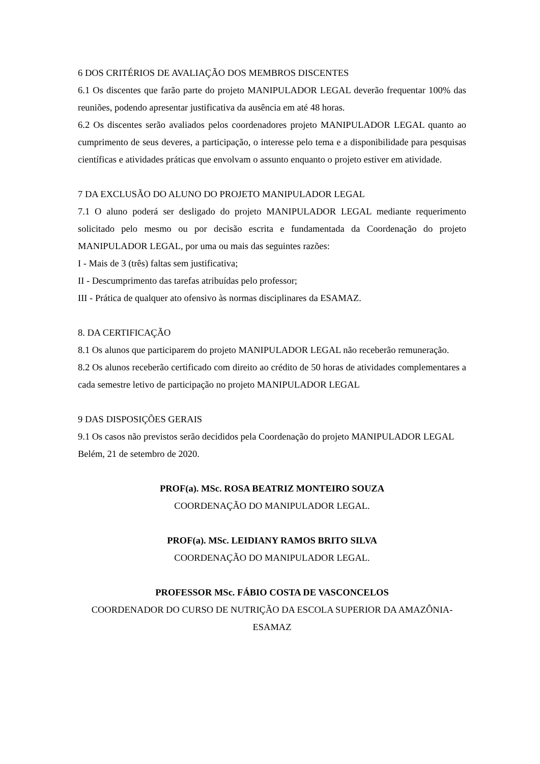6 DOS CRITÉRIOS DE AVALIAÇÃO DOS MEMBROS DISCENTES
6.1 Os discentes que farão parte do projeto MANIPULADOR LEGAL deverão frequentar 100% das reuniões, podendo apresentar justificativa da ausência em até 48 horas.
6.2 Os discentes serão avaliados pelos coordenadores projeto MANIPULADOR LEGAL quanto ao cumprimento de seus deveres, a participação, o interesse pelo tema e a disponibilidade para pesquisas científicas e atividades práticas que envolvam o assunto enquanto o projeto estiver em atividade.
7 DA EXCLUSÃO DO ALUNO DO PROJETO MANIPULADOR LEGAL
7.1 O aluno poderá ser desligado do projeto MANIPULADOR LEGAL mediante requerimento solicitado pelo mesmo ou por decisão escrita e fundamentada da Coordenação do projeto MANIPULADOR LEGAL, por uma ou mais das seguintes razões:
I - Mais de 3 (três) faltas sem justificativa;
II - Descumprimento das tarefas atribuídas pelo professor;
III - Prática de qualquer ato ofensivo às normas disciplinares da ESAMAZ.
8. DA CERTIFICAÇÃO
8.1 Os alunos que participarem do projeto MANIPULADOR LEGAL não receberão remuneração.
8.2 Os alunos receberão certificado com direito ao crédito de 50 horas de atividades complementares a cada semestre letivo de participação no projeto MANIPULADOR LEGAL
9 DAS DISPOSIÇÕES GERAIS
9.1 Os casos não previstos serão decididos pela Coordenação do projeto MANIPULADOR LEGAL
Belém, 21 de setembro de 2020.
PROF(a). MSc. ROSA BEATRIZ MONTEIRO SOUZA
COORDENAÇÃO DO MANIPULADOR LEGAL.
PROF(a). MSc. LEIDIANY RAMOS BRITO SILVA
COORDENAÇÃO DO MANIPULADOR LEGAL.
PROFESSOR MSc. FÁBIO COSTA DE VASCONCELOS
COORDENADOR DO CURSO DE NUTRIÇÃO DA ESCOLA SUPERIOR DA AMAZÔNIA- ESAMAZ